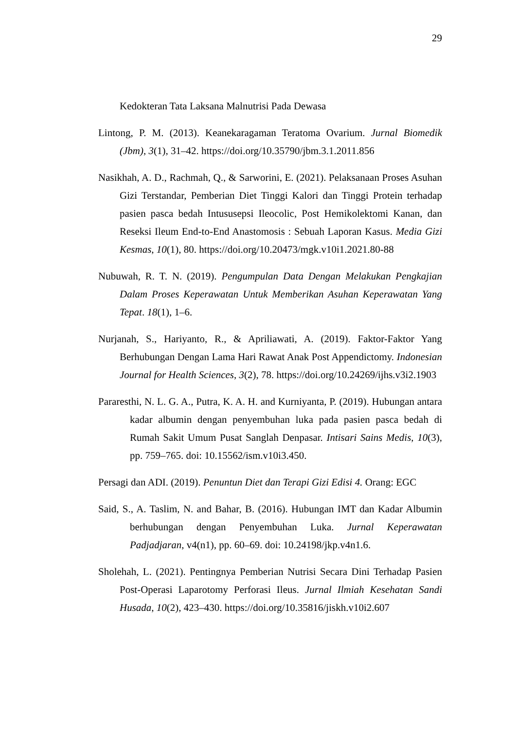29
Kedokteran Tata Laksana Malnutrisi Pada Dewasa
Lintong, P. M. (2013). Keanekaragaman Teratoma Ovarium. Jurnal Biomedik (Jbm), 3(1), 31–42. https://doi.org/10.35790/jbm.3.1.2011.856
Nasikhah, A. D., Rachmah, Q., & Sarworini, E. (2021). Pelaksanaan Proses Asuhan Gizi Terstandar, Pemberian Diet Tinggi Kalori dan Tinggi Protein terhadap pasien pasca bedah Intususepsi Ileocolic, Post Hemikolektomi Kanan, dan Reseksi Ileum End-to-End Anastomosis : Sebuah Laporan Kasus. Media Gizi Kesmas, 10(1), 80. https://doi.org/10.20473/mgk.v10i1.2021.80-88
Nubuwah, R. T. N. (2019). Pengumpulan Data Dengan Melakukan Pengkajian Dalam Proses Keperawatan Untuk Memberikan Asuhan Keperawatan Yang Tepat. 18(1), 1–6.
Nurjanah, S., Hariyanto, R., & Apriliawati, A. (2019). Faktor-Faktor Yang Berhubungan Dengan Lama Hari Rawat Anak Post Appendictomy. Indonesian Journal for Health Sciences, 3(2), 78. https://doi.org/10.24269/ijhs.v3i2.1903
Pararesthi, N. L. G. A., Putra, K. A. H. and Kurniyanta, P. (2019). Hubungan antara kadar albumin dengan penyembuhan luka pada pasien pasca bedah di Rumah Sakit Umum Pusat Sanglah Denpasar. Intisari Sains Medis, 10(3), pp. 759–765. doi: 10.15562/ism.v10i3.450.
Persagi dan ADI. (2019). Penuntun Diet dan Terapi Gizi Edisi 4. Orang: EGC
Said, S., A. Taslim, N. and Bahar, B. (2016). Hubungan IMT dan Kadar Albumin berhubungan dengan Penyembuhan Luka. Jurnal Keperawatan Padjadjaran, v4(n1), pp. 60–69. doi: 10.24198/jkp.v4n1.6.
Sholehah, L. (2021). Pentingnya Pemberian Nutrisi Secara Dini Terhadap Pasien Post-Operasi Laparotomy Perforasi Ileus. Jurnal Ilmiah Kesehatan Sandi Husada, 10(2), 423–430. https://doi.org/10.35816/jiskh.v10i2.607